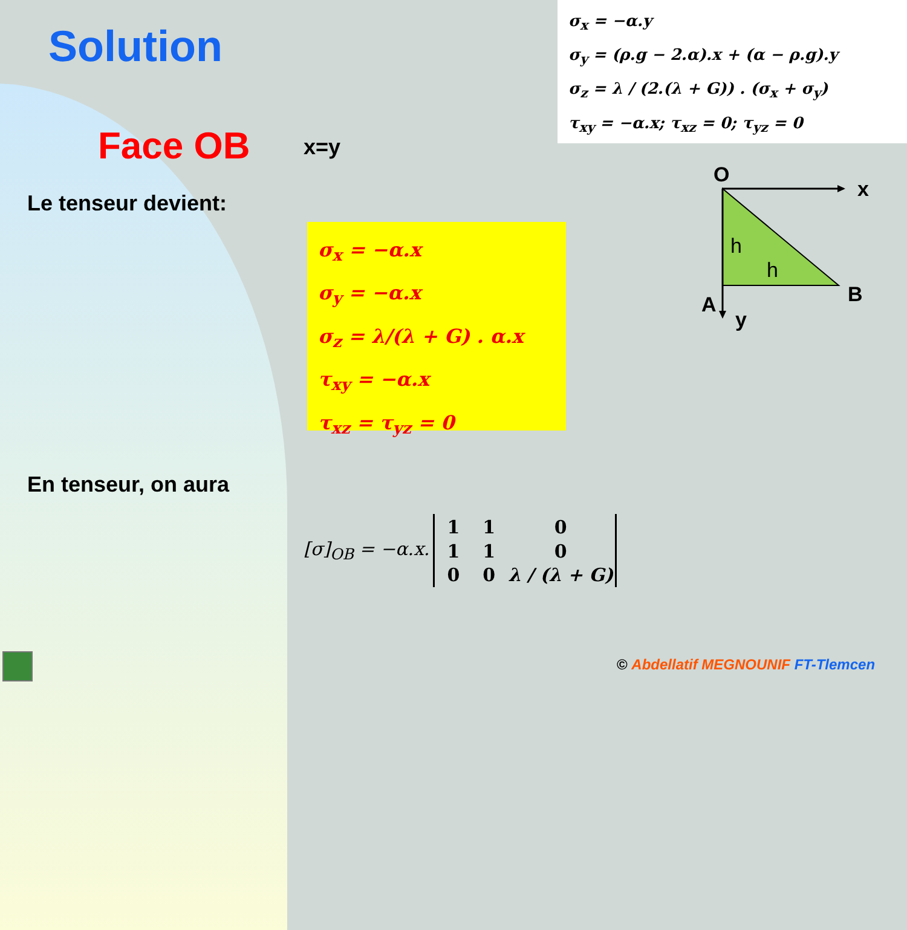Solution
σ<sub>x</sub> = −α.y
σ<sub>y</sub> = (ρ.g − 2.α).x + (α − ρ.g).y
σ<sub>z</sub> = λ / (2.(λ + G)) . (σ<sub>x</sub> + σ<sub>y</sub>)
τ<sub>xy</sub> = −α.x; τ<sub>xz</sub> = 0; τ<sub>yz</sub> = 0
Face OB x=y
Le tenseur devient:
σ<sub>x</sub> = −α.x
σ<sub>y</sub> = −α.x
σ<sub>z</sub> = λ/(λ + G) . α.x
τ<sub>xy</sub> = −α.x
τ<sub>xz</sub> = τ<sub>yz</sub> = 0
O
x
h
h
B
A
y
En tenseur, on aura
[σ]<sub>OB</sub> = −α.x.
| 1 | 1 | 0 |
| 1 | 1 | 0 |
| 0 | 0 | λ / (λ + G) |
© Abdellatif MEGNOUNIF FT-Tlemcen